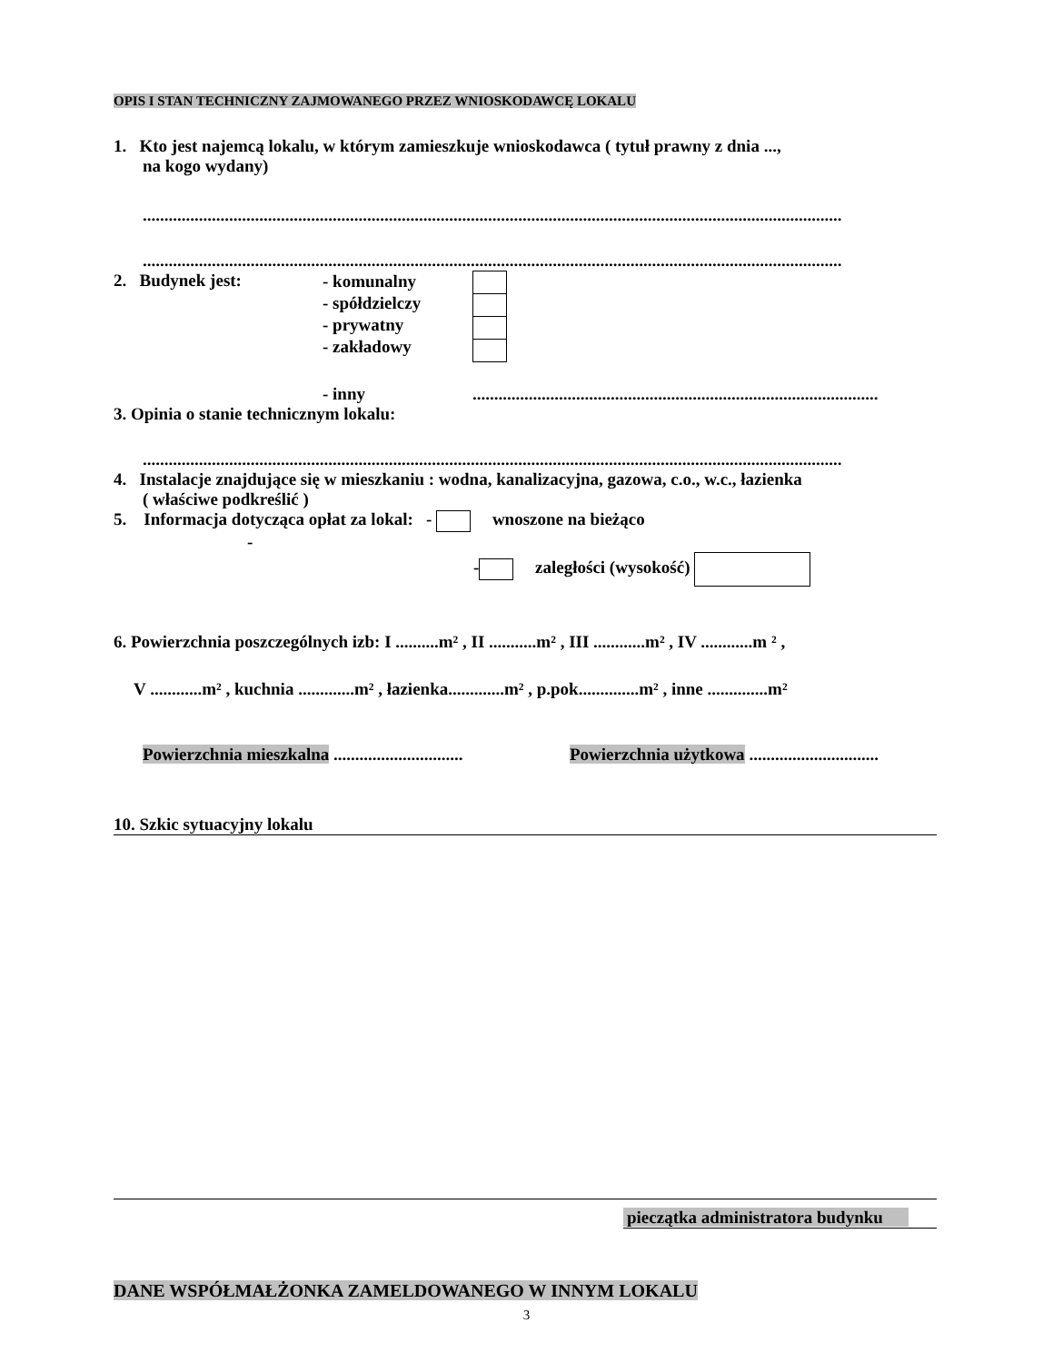OPIS I STAN TECHNICZNY ZAJMOWANEGO PRZEZ WNIOSKODAWCĘ LOKALU
1. Kto jest najemcą lokalu, w którym zamieszkuje wnioskodawca ( tytuł prawny z dnia ...,
na kogo wydany)
..................................................................................................................................................................
..................................................................................................................................................................
2. Budynek jest:
- komunalny
- spółdzielczy
- prywatny
- zakładowy
- inny ..............................................................................................
3. Opinia o stanie technicznym lokalu:
..................................................................................................................................................................
4. Instalacje znajdujące się w mieszkaniu : wodna, kanalizacyjna, gazowa, c.o., w.c., łazienka
( właściwe podkreślić )
5. Informacja dotycząca opłat za lokal: - wnoszone na bieżąco
-
- zaległości (wysokość)
6. Powierzchnia poszczególnych izb: I ..........m² , II ...........m² , III ............m² , IV ............m ² ,
V ............m² , kuchnia .............m² , łazienka.............m² , p.pok..............m² , inne ..............m²
Powierzchnia mieszkalna ..............................
Powierzchnia użytkowa ..............................
10. Szkic sytuacyjny lokalu
pieczątka administratora budynku
DANE WSPÓŁMAŁŻONKA ZAMELDOWANEGO W INNYM LOKALU
3